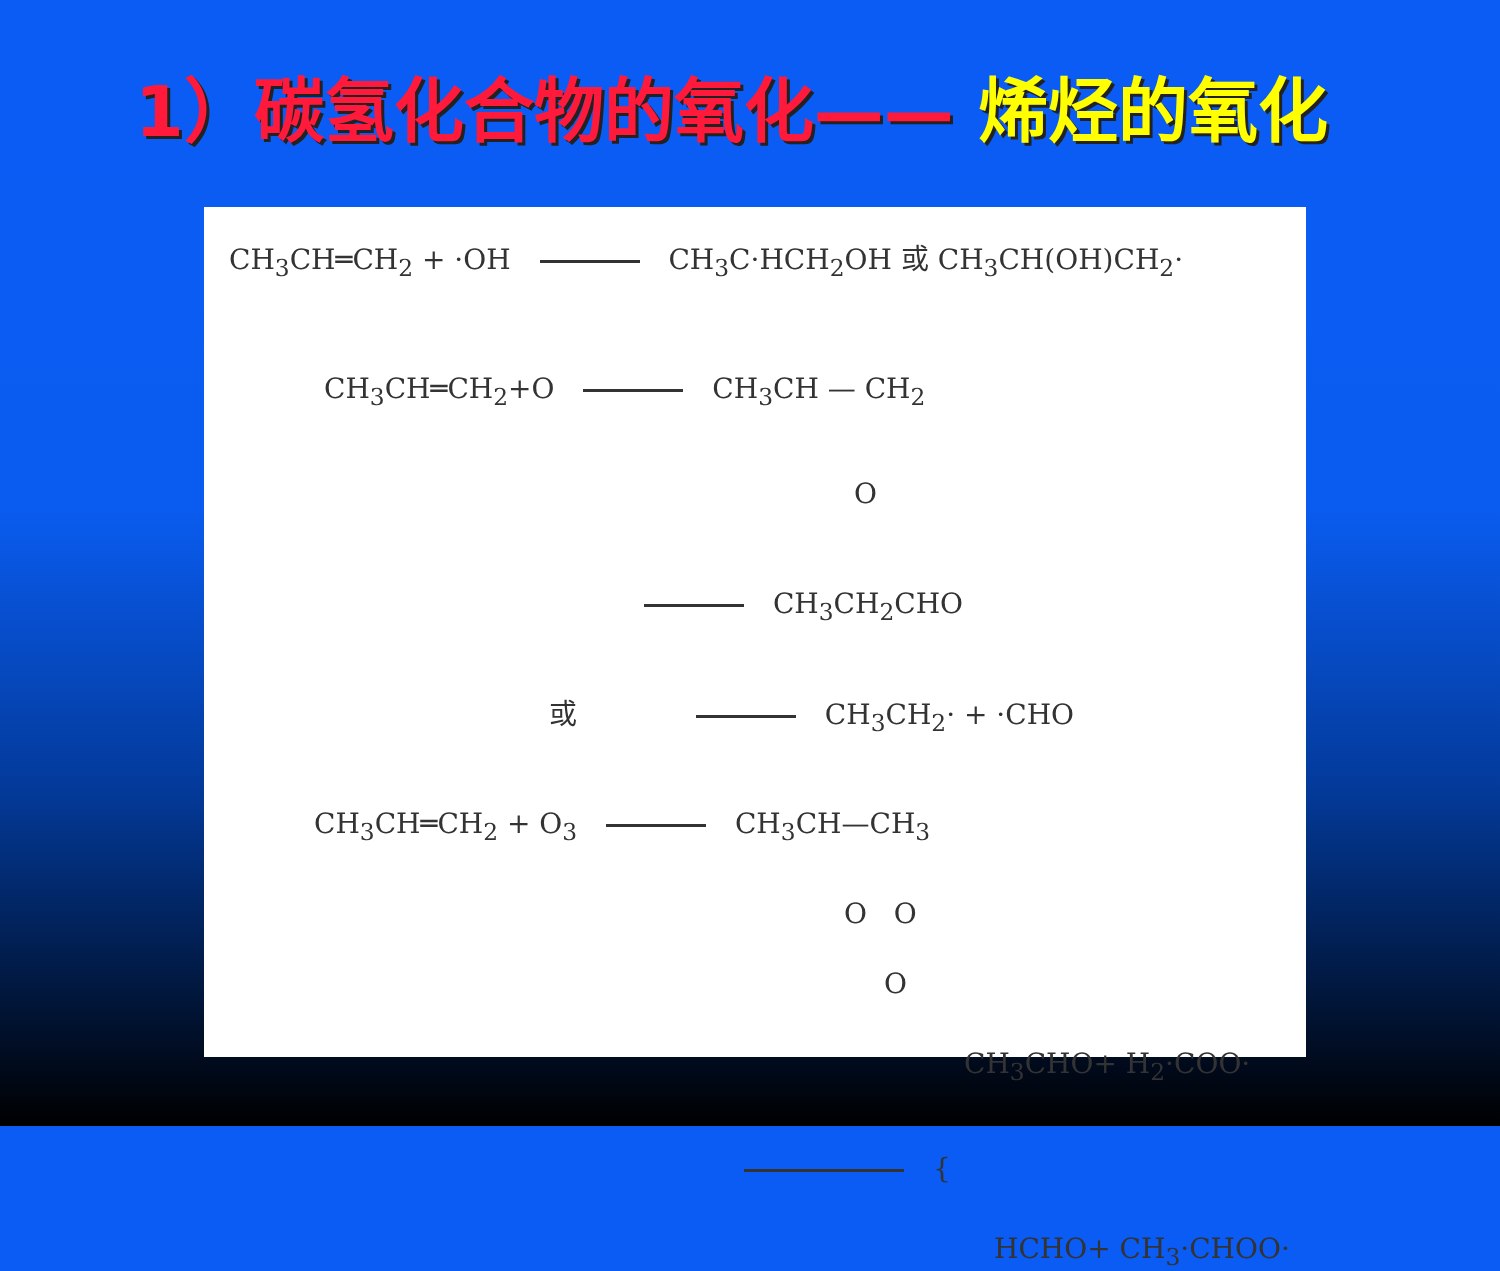1）碳氢化合物的氧化—— 烯烃的氧化
CH<sub>3</sub>CH═CH<sub>2</sub> + ·OH CH<sub>3</sub>C·HCH<sub>2</sub>OH 或 CH<sub>3</sub>CH(OH)CH<sub>2</sub>·
CH<sub>3</sub>CH═CH<sub>2</sub>+O CH<sub>3</sub>CH — CH<sub>2</sub>
O
CH<sub>3</sub>CH<sub>2</sub>CHO
或 CH<sub>3</sub>CH<sub>2</sub>· + ·CHO
CH<sub>3</sub>CH═CH<sub>2</sub> + O<sub>3</sub> CH<sub>3</sub>CH—CH<sub>3</sub>
O O
O
CH<sub>3</sub>CHO+ H<sub>2</sub>·COO·
{
HCHO+ CH<sub>3</sub>·CHOO·